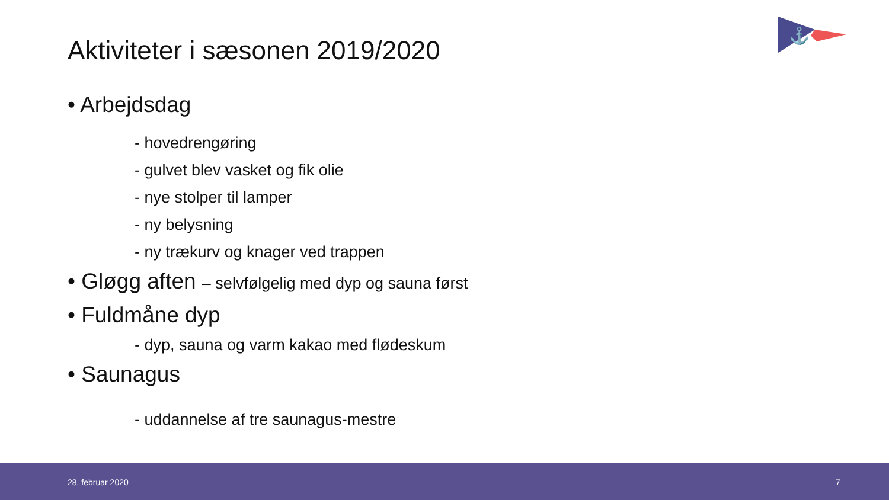Aktiviteter i sæsonen 2019/2020
⚓
• Arbejdsdag
- hovedrengøring
- gulvet blev vasket og fik olie
- nye stolper til lamper
- ny belysning
- ny trækurv og knager ved trappen
• Gløgg aften – selvfølgelig med dyp og sauna først
• Fuldmåne dyp
- dyp, sauna og varm kakao med flødeskum
• Saunagus
- uddannelse af tre saunagus-mestre
28. februar 2020 7